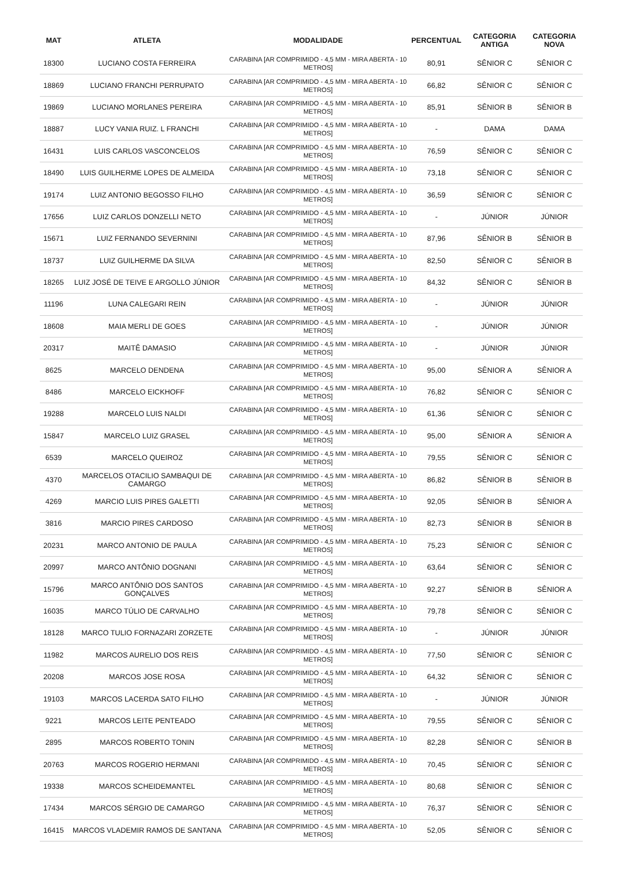| MAT | ATLETA | MODALIDADE | PERCENTUAL | CATEGORIA ANTIGA | CATEGORIA NOVA |
| --- | --- | --- | --- | --- | --- |
| 18300 | LUCIANO COSTA FERREIRA | CARABINA [AR COMPRIMIDO - 4,5 MM - MIRA ABERTA - 10 METROS] | 80,91 | SÊNIOR C | SÊNIOR C |
| 18869 | LUCIANO FRANCHI PERRUPATO | CARABINA [AR COMPRIMIDO - 4,5 MM - MIRA ABERTA - 10 METROS] | 66,82 | SÊNIOR C | SÊNIOR C |
| 19869 | LUCIANO MORLANES PEREIRA | CARABINA [AR COMPRIMIDO - 4,5 MM - MIRA ABERTA - 10 METROS] | 85,91 | SÊNIOR B | SÊNIOR B |
| 18887 | LUCY VANIA RUIZ. L FRANCHI | CARABINA [AR COMPRIMIDO - 4,5 MM - MIRA ABERTA - 10 METROS] | - | DAMA | DAMA |
| 16431 | LUIS CARLOS VASCONCELOS | CARABINA [AR COMPRIMIDO - 4,5 MM - MIRA ABERTA - 10 METROS] | 76,59 | SÊNIOR C | SÊNIOR C |
| 18490 | LUIS GUILHERME LOPES DE ALMEIDA | CARABINA [AR COMPRIMIDO - 4,5 MM - MIRA ABERTA - 10 METROS] | 73,18 | SÊNIOR C | SÊNIOR C |
| 19174 | LUIZ ANTONIO BEGOSSO FILHO | CARABINA [AR COMPRIMIDO - 4,5 MM - MIRA ABERTA - 10 METROS] | 36,59 | SÊNIOR C | SÊNIOR C |
| 17656 | LUIZ CARLOS DONZELLI NETO | CARABINA [AR COMPRIMIDO - 4,5 MM - MIRA ABERTA - 10 METROS] | - | JÚNIOR | JÚNIOR |
| 15671 | LUIZ FERNANDO SEVERNINI | CARABINA [AR COMPRIMIDO - 4,5 MM - MIRA ABERTA - 10 METROS] | 87,96 | SÊNIOR B | SÊNIOR B |
| 18737 | LUIZ GUILHERME DA SILVA | CARABINA [AR COMPRIMIDO - 4,5 MM - MIRA ABERTA - 10 METROS] | 82,50 | SÊNIOR C | SÊNIOR B |
| 18265 | LUIZ JOSÉ DE TEIVE E ARGOLLO JÚNIOR | CARABINA [AR COMPRIMIDO - 4,5 MM - MIRA ABERTA - 10 METROS] | 84,32 | SÊNIOR C | SÊNIOR B |
| 11196 | LUNA CALEGARI REIN | CARABINA [AR COMPRIMIDO - 4,5 MM - MIRA ABERTA - 10 METROS] | - | JÚNIOR | JÚNIOR |
| 18608 | MAIA MERLI DE GOES | CARABINA [AR COMPRIMIDO - 4,5 MM - MIRA ABERTA - 10 METROS] | - | JÚNIOR | JÚNIOR |
| 20317 | MAITÊ DAMASIO | CARABINA [AR COMPRIMIDO - 4,5 MM - MIRA ABERTA - 10 METROS] | - | JÚNIOR | JÚNIOR |
| 8625 | MARCELO DENDENA | CARABINA [AR COMPRIMIDO - 4,5 MM - MIRA ABERTA - 10 METROS] | 95,00 | SÊNIOR A | SÊNIOR A |
| 8486 | MARCELO EICKHOFF | CARABINA [AR COMPRIMIDO - 4,5 MM - MIRA ABERTA - 10 METROS] | 76,82 | SÊNIOR C | SÊNIOR C |
| 19288 | MARCELO LUIS NALDI | CARABINA [AR COMPRIMIDO - 4,5 MM - MIRA ABERTA - 10 METROS] | 61,36 | SÊNIOR C | SÊNIOR C |
| 15847 | MARCELO LUIZ GRASEL | CARABINA [AR COMPRIMIDO - 4,5 MM - MIRA ABERTA - 10 METROS] | 95,00 | SÊNIOR A | SÊNIOR A |
| 6539 | MARCELO QUEIROZ | CARABINA [AR COMPRIMIDO - 4,5 MM - MIRA ABERTA - 10 METROS] | 79,55 | SÊNIOR C | SÊNIOR C |
| 4370 | MARCELOS OTACILIO SAMBAQUI DE CAMARGO | CARABINA [AR COMPRIMIDO - 4,5 MM - MIRA ABERTA - 10 METROS] | 86,82 | SÊNIOR B | SÊNIOR B |
| 4269 | MARCIO LUIS PIRES GALETTI | CARABINA [AR COMPRIMIDO - 4,5 MM - MIRA ABERTA - 10 METROS] | 92,05 | SÊNIOR B | SÊNIOR A |
| 3816 | MARCIO PIRES CARDOSO | CARABINA [AR COMPRIMIDO - 4,5 MM - MIRA ABERTA - 10 METROS] | 82,73 | SÊNIOR B | SÊNIOR B |
| 20231 | MARCO ANTONIO DE PAULA | CARABINA [AR COMPRIMIDO - 4,5 MM - MIRA ABERTA - 10 METROS] | 75,23 | SÊNIOR C | SÊNIOR C |
| 20997 | MARCO ANTÔNIO DOGNANI | CARABINA [AR COMPRIMIDO - 4,5 MM - MIRA ABERTA - 10 METROS] | 63,64 | SÊNIOR C | SÊNIOR C |
| 15796 | MARCO ANTÔNIO DOS SANTOS GONÇALVES | CARABINA [AR COMPRIMIDO - 4,5 MM - MIRA ABERTA - 10 METROS] | 92,27 | SÊNIOR B | SÊNIOR A |
| 16035 | MARCO TÚLIO DE CARVALHO | CARABINA [AR COMPRIMIDO - 4,5 MM - MIRA ABERTA - 10 METROS] | 79,78 | SÊNIOR C | SÊNIOR C |
| 18128 | MARCO TULIO FORNAZARI ZORZETE | CARABINA [AR COMPRIMIDO - 4,5 MM - MIRA ABERTA - 10 METROS] | - | JÚNIOR | JÚNIOR |
| 11982 | MARCOS AURELIO DOS REIS | CARABINA [AR COMPRIMIDO - 4,5 MM - MIRA ABERTA - 10 METROS] | 77,50 | SÊNIOR C | SÊNIOR C |
| 20208 | MARCOS JOSE ROSA | CARABINA [AR COMPRIMIDO - 4,5 MM - MIRA ABERTA - 10 METROS] | 64,32 | SÊNIOR C | SÊNIOR C |
| 19103 | MARCOS LACERDA SATO FILHO | CARABINA [AR COMPRIMIDO - 4,5 MM - MIRA ABERTA - 10 METROS] | - | JÚNIOR | JÚNIOR |
| 9221 | MARCOS LEITE PENTEADO | CARABINA [AR COMPRIMIDO - 4,5 MM - MIRA ABERTA - 10 METROS] | 79,55 | SÊNIOR C | SÊNIOR C |
| 2895 | MARCOS ROBERTO TONIN | CARABINA [AR COMPRIMIDO - 4,5 MM - MIRA ABERTA - 10 METROS] | 82,28 | SÊNIOR C | SÊNIOR B |
| 20763 | MARCOS ROGERIO HERMANI | CARABINA [AR COMPRIMIDO - 4,5 MM - MIRA ABERTA - 10 METROS] | 70,45 | SÊNIOR C | SÊNIOR C |
| 19338 | MARCOS SCHEIDEMANTEL | CARABINA [AR COMPRIMIDO - 4,5 MM - MIRA ABERTA - 10 METROS] | 80,68 | SÊNIOR C | SÊNIOR C |
| 17434 | MARCOS SÉRGIO DE CAMARGO | CARABINA [AR COMPRIMIDO - 4,5 MM - MIRA ABERTA - 10 METROS] | 76,37 | SÊNIOR C | SÊNIOR C |
| 16415 | MARCOS VLADEMIR RAMOS DE SANTANA | CARABINA [AR COMPRIMIDO - 4,5 MM - MIRA ABERTA - 10 METROS] | 52,05 | SÊNIOR C | SÊNIOR C |